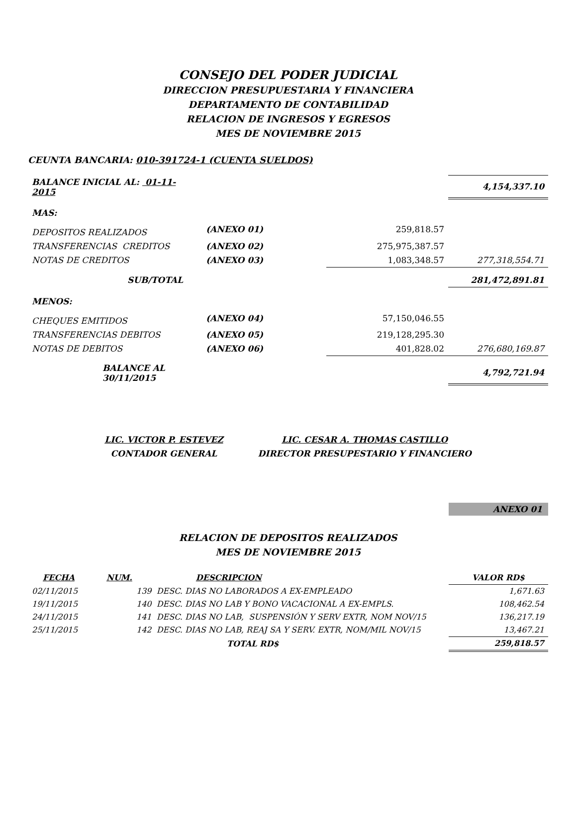CONSEJO DEL PODER JUDICIAL
DIRECCION PRESUPUESTARIA Y FINANCIERA
DEPARTAMENTO DE CONTABILIDAD
RELACION DE INGRESOS Y EGRESOS
MES DE NOVIEMBRE 2015
CEUNTA BANCARIA: 010-391724-1 (CUENTA SUELDOS)
| BALANCE INICIAL AL: 01-11-2015 | | | 4,154,337.10 |
| MAS: | | | |
| DEPOSITOS REALIZADOS | (ANEXO 01) | 259,818.57 | |
| TRANSFERENCIAS CREDITOS | (ANEXO 02) | 275,975,387.57 | |
| NOTAS DE CREDITOS | (ANEXO 03) | 1,083,348.57 | 277,318,554.71 |
| SUB/TOTAL | | | 281,472,891.81 |
| MENOS: | | | |
| CHEQUES EMITIDOS | (ANEXO 04) | 57,150,046.55 | |
| TRANSFERENCIAS DEBITOS | (ANEXO 05) | 219,128,295.30 | |
| NOTAS DE DEBITOS | (ANEXO 06) | 401,828.02 | 276,680,169.87 |
| BALANCE AL 30/11/2015 | | | 4,792,721.94 |
LIC. VICTOR P. ESTEVEZ
CONTADOR GENERAL
LIC. CESAR A. THOMAS CASTILLO
DIRECTOR PRESUPESTARIO Y FINANCIERO
ANEXO 01
RELACION DE DEPOSITOS REALIZADOS
MES DE NOVIEMBRE 2015
| FECHA | NUM. | DESCRIPCION | VALOR RD$ |
| 02/11/2015 | 139 DESC. DIAS NO LABORADOS A EX-EMPLEADO | | 1,671.63 |
| 19/11/2015 | 140 DESC. DIAS NO LAB Y BONO VACACIONAL A EX-EMPLS. | | 108,462.54 |
| 24/11/2015 | 141 DESC. DIAS NO LAB, SUSPENSIÓN Y SERV EXTR, NOM NOV/15 | | 136,217.19 |
| 25/11/2015 | 142 DESC. DIAS NO LAB, REAJ SA Y SERV. EXTR, NOM/MIL NOV/15 | | 13,467.21 |
| | TOTAL RD$ | | 259,818.57 |